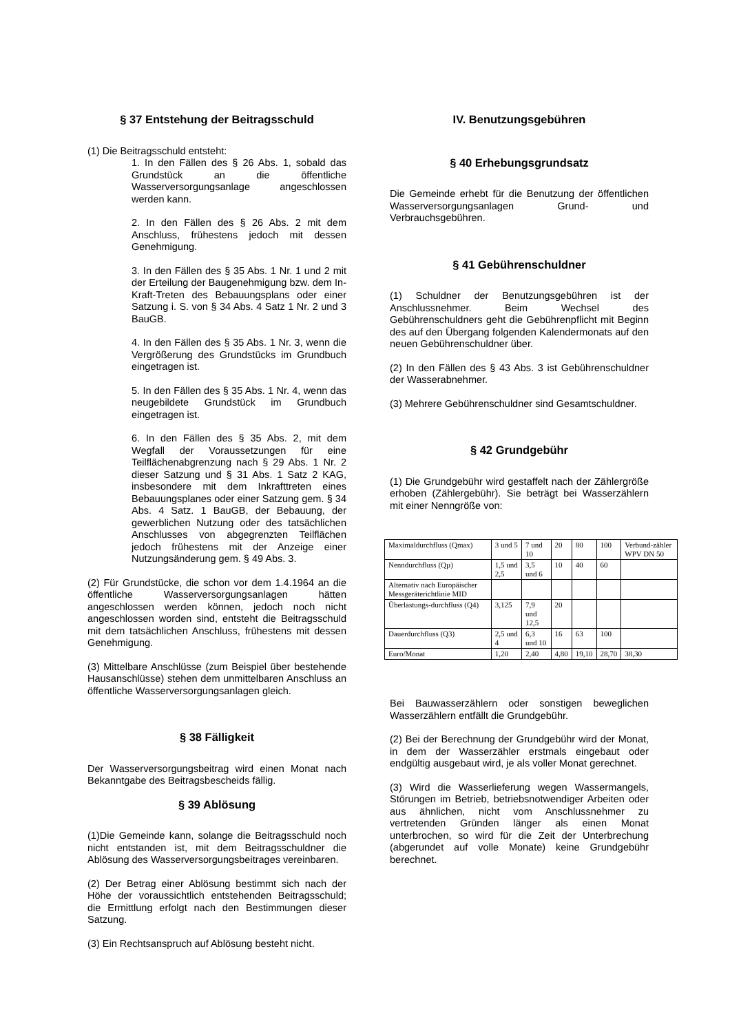§ 37 Entstehung der Beitragsschuld
(1) Die Beitragsschuld entsteht:
1. In den Fällen des § 26 Abs. 1, sobald das Grundstück an die öffentliche Wasserversorgungsanlage angeschlossen werden kann.
2. In den Fällen des § 26 Abs. 2 mit dem Anschluss, frühestens jedoch mit dessen Genehmigung.
3. In den Fällen des § 35 Abs. 1 Nr. 1 und 2 mit der Erteilung der Baugenehmigung bzw. dem In-Kraft-Treten des Bebauungsplans oder einer Satzung i. S. von § 34 Abs. 4 Satz 1 Nr. 2 und 3 BauGB.
4. In den Fällen des § 35 Abs. 1 Nr. 3, wenn die Vergrößerung des Grundstücks im Grundbuch eingetragen ist.
5. In den Fällen des § 35 Abs. 1 Nr. 4, wenn das neugebildete Grundstück im Grundbuch eingetragen ist.
6. In den Fällen des § 35 Abs. 2, mit dem Wegfall der Voraussetzungen für eine Teilflächenabgrenzung nach § 29 Abs. 1 Nr. 2 dieser Satzung und § 31 Abs. 1 Satz 2 KAG, insbesondere mit dem Inkrafttreten eines Bebauungsplanes oder einer Satzung gem. § 34 Abs. 4 Satz. 1 BauGB, der Bebauung, der gewerblichen Nutzung oder des tatsächlichen Anschlusses von abgegrenzten Teilflächen jedoch frühestens mit der Anzeige einer Nutzungsänderung gem. § 49 Abs. 3.
(2) Für Grundstücke, die schon vor dem 1.4.1964 an die öffentliche Wasserversorgungsanlagen hätten angeschlossen werden können, jedoch noch nicht angeschlossen worden sind, entsteht die Beitragsschuld mit dem tatsächlichen Anschluss, frühestens mit dessen Genehmigung.
(3) Mittelbare Anschlüsse (zum Beispiel über bestehende Hausanschlüsse) stehen dem unmittelbaren Anschluss an öffentliche Wasserversorgungsanlagen gleich.
§ 38 Fälligkeit
Der Wasserversorgungsbeitrag wird einen Monat nach Bekanntgabe des Beitragsbescheids fällig.
§ 39 Ablösung
(1)Die Gemeinde kann, solange die Beitragsschuld noch nicht entstanden ist, mit dem Beitragsschuldner die Ablösung des Wasserversorgungsbeitrages vereinbaren.
(2) Der Betrag einer Ablösung bestimmt sich nach der Höhe der voraussichtlich entstehenden Beitragsschuld; die Ermittlung erfolgt nach den Bestimmungen dieser Satzung.
(3) Ein Rechtsanspruch auf Ablösung besteht nicht.
IV. Benutzungsgebühren
§ 40 Erhebungsgrundsatz
Die Gemeinde erhebt für die Benutzung der öffentlichen Wasserversorgungsanlagen Grund- und Verbrauchsgebühren.
§ 41 Gebührenschuldner
(1) Schuldner der Benutzungsgebühren ist der Anschlussnehmer. Beim Wechsel des Gebührenschuldners geht die Gebührenpflicht mit Beginn des auf den Übergang folgenden Kalendermonats auf den neuen Gebührenschuldner über.
(2) In den Fällen des § 43 Abs. 3 ist Gebührenschuldner der Wasserabnehmer.
(3) Mehrere Gebührenschuldner sind Gesamtschuldner.
§ 42 Grundgebühr
(1) Die Grundgebühr wird gestaffelt nach der Zählergröße erhoben (Zählergebühr). Sie beträgt bei Wasserzählern mit einer Nenngröße von:
| Maximaldurchfluss (Qmax) | 3 und 5 | 7 und 10 | 20 | 80 | 100 | Verbund-zähler WPV DN 50 |
| Nenndurchfluss (Qµ) | 1,5 und 2,5 | 3,5 und 6 | 10 | 40 | 60 | |
| Alternativ nach Europäischer Messgeräterichtlinie MID | | | | | | |
| Überlastungs-durchfluss (Q4) | 3,125 | 7,9 und 12,5 | 20 | | | |
| Dauerdurchfluss (Q3) | 2,5 und 4 | 6,3 und 10 | 16 | 63 | 100 | |
| Euro/Monat | 1,20 | 2,40 | 4,80 | 19,10 | 28,70 | 38,30 |
Bei Bauwasserzählern oder sonstigen beweglichen Wasserzählern entfällt die Grundgebühr.
(2) Bei der Berechnung der Grundgebühr wird der Monat, in dem der Wasserzähler erstmals eingebaut oder endgültig ausgebaut wird, je als voller Monat gerechnet.
(3) Wird die Wasserlieferung wegen Wassermangels, Störungen im Betrieb, betriebsnotwendiger Arbeiten oder aus ähnlichen, nicht vom Anschlussnehmer zu vertretenden Gründen länger als einen Monat unterbrochen, so wird für die Zeit der Unterbrechung (abgerundet auf volle Monate) keine Grundgebühr berechnet.